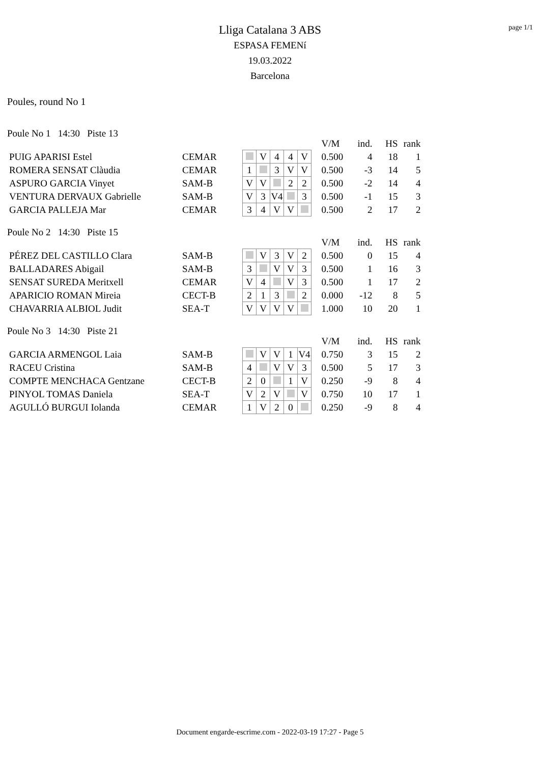page 1/1
Lliga Catalana 3 ABS
ESPASA FEMENí
19.03.2022
Barcelona
Poules, round No 1
Poule No 1 14:30 Piste 13
| | | | | | | | | V/M | ind. | HS | rank |
| PUIG APARISI Estel | CEMAR | | V | 4 | 4 | V | | 0.500 | 4 | 18 | 1 |
| ROMERA SENSAT Clàudia | CEMAR | 1 | | 3 | V | V | | 0.500 | -3 | 14 | 5 |
| ASPURO GARCIA Vinyet | SAM-B | V | V | | 2 | 2 | | 0.500 | -2 | 14 | 4 |
| VENTURA DERVAUX Gabrielle | SAM-B | V | 3 | V4 | | 3 | | 0.500 | -1 | 15 | 3 |
| GARCIA PALLEJA Mar | CEMAR | 3 | 4 | V | V | | | 0.500 | 2 | 17 | 2 |
Poule No 2 14:30 Piste 15
| | | | | | | | | V/M | ind. | HS | rank |
| PÉREZ DEL CASTILLO Clara | SAM-B | | V | 3 | V | 2 | | 0.500 | 0 | 15 | 4 |
| BALLADARES Abigail | SAM-B | 3 | | V | V | 3 | | 0.500 | 1 | 16 | 3 |
| SENSAT SUREDA Meritxell | CEMAR | V | 4 | | V | 3 | | 0.500 | 1 | 17 | 2 |
| APARICIO ROMAN Mireia | CECT-B | 2 | 1 | 3 | | 2 | | 0.000 | -12 | 8 | 5 |
| CHAVARRIA ALBIOL Judit | SEA-T | V | V | V | V | | | 1.000 | 10 | 20 | 1 |
Poule No 3 14:30 Piste 21
| | | | | | | | | V/M | ind. | HS | rank |
| GARCIA ARMENGOL Laia | SAM-B | | V | V | 1 | V4 | | 0.750 | 3 | 15 | 2 |
| RACEU Cristina | SAM-B | 4 | | V | V | 3 | | 0.500 | 5 | 17 | 3 |
| COMPTE MENCHACA Gentzane | CECT-B | 2 | 0 | | 1 | V | | 0.250 | -9 | 8 | 4 |
| PINYOL TOMAS Daniela | SEA-T | V | 2 | V | | V | | 0.750 | 10 | 17 | 1 |
| AGULLÓ BURGUI Iolanda | CEMAR | 1 | V | 2 | 0 | | | 0.250 | -9 | 8 | 4 |
Document engarde-escrime.com - 2022-03-19 17:27 - Page 5